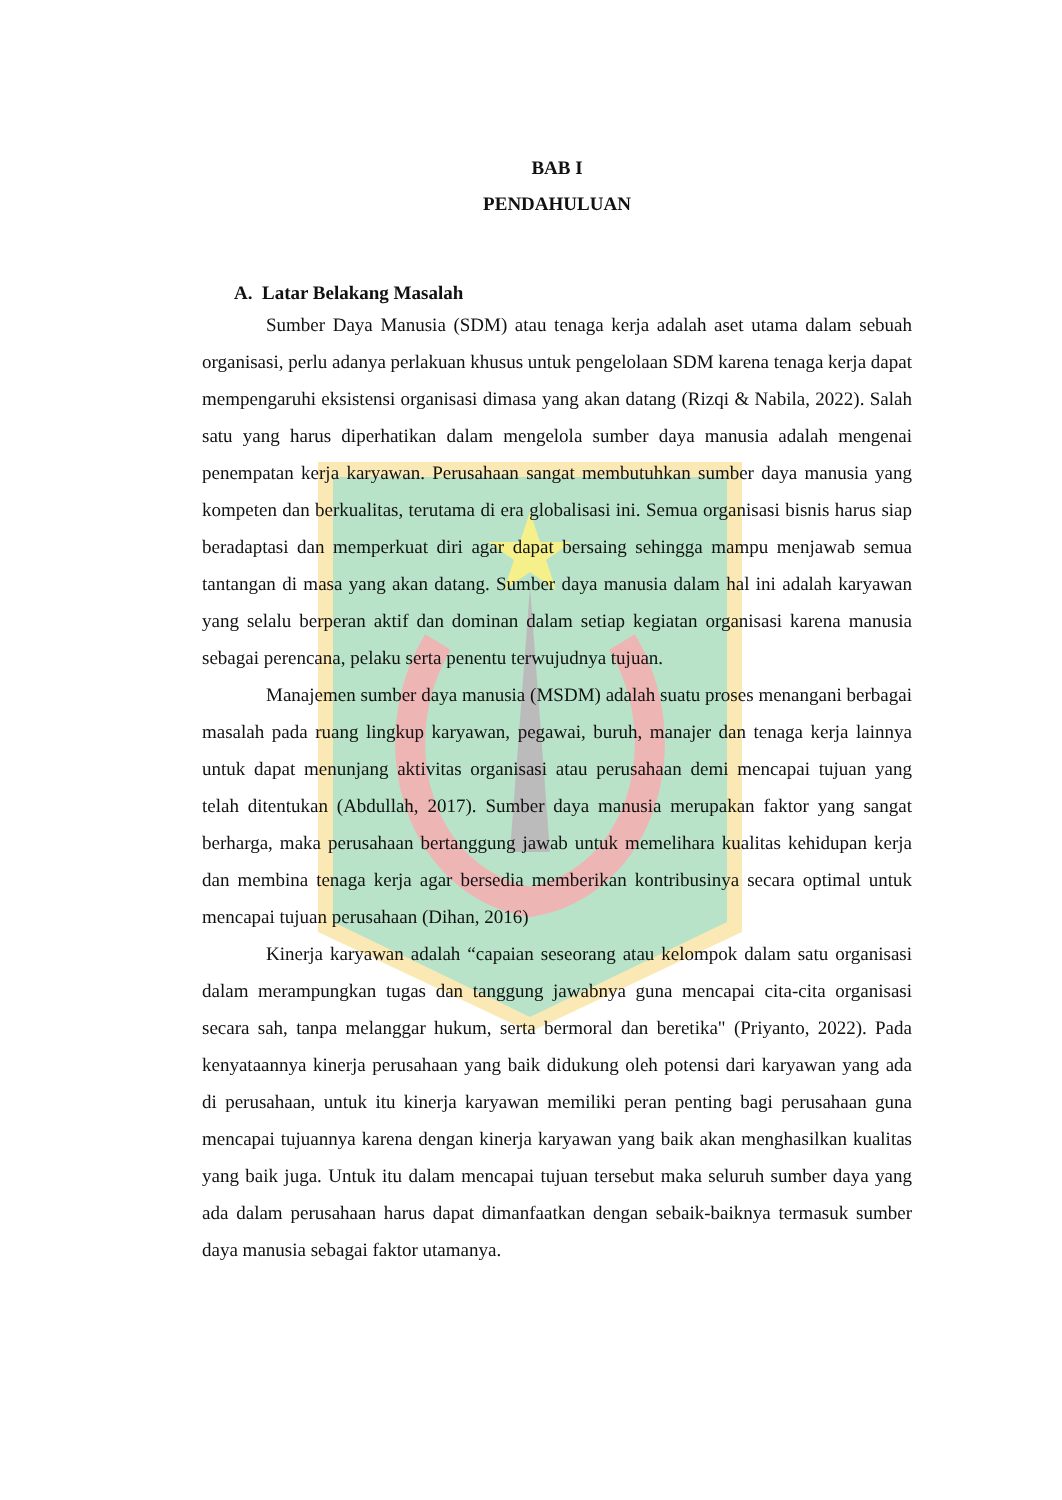BAB I
PENDAHULUAN
A. Latar Belakang Masalah
Sumber Daya Manusia (SDM) atau tenaga kerja adalah aset utama dalam sebuah organisasi, perlu adanya perlakuan khusus untuk pengelolaan SDM karena tenaga kerja dapat mempengaruhi eksistensi organisasi dimasa yang akan datang (Rizqi & Nabila, 2022). Salah satu yang harus diperhatikan dalam mengelola sumber daya manusia adalah mengenai penempatan kerja karyawan. Perusahaan sangat membutuhkan sumber daya manusia yang kompeten dan berkualitas, terutama di era globalisasi ini. Semua organisasi bisnis harus siap beradaptasi dan memperkuat diri agar dapat bersaing sehingga mampu menjawab semua tantangan di masa yang akan datang. Sumber daya manusia dalam hal ini adalah karyawan yang selalu berperan aktif dan dominan dalam setiap kegiatan organisasi karena manusia sebagai perencana, pelaku serta penentu terwujudnya tujuan.
Manajemen sumber daya manusia (MSDM) adalah suatu proses menangani berbagai masalah pada ruang lingkup karyawan, pegawai, buruh, manajer dan tenaga kerja lainnya untuk dapat menunjang aktivitas organisasi atau perusahaan demi mencapai tujuan yang telah ditentukan (Abdullah, 2017). Sumber daya manusia merupakan faktor yang sangat berharga, maka perusahaan bertanggung jawab untuk memelihara kualitas kehidupan kerja dan membina tenaga kerja agar bersedia memberikan kontribusinya secara optimal untuk mencapai tujuan perusahaan (Dihan, 2016)
Kinerja karyawan adalah “capaian seseorang atau kelompok dalam satu organisasi dalam merampungkan tugas dan tanggung jawabnya guna mencapai cita-cita organisasi secara sah, tanpa melanggar hukum, serta bermoral dan beretika" (Priyanto, 2022). Pada kenyataannya kinerja perusahaan yang baik didukung oleh potensi dari karyawan yang ada di perusahaan, untuk itu kinerja karyawan memiliki peran penting bagi perusahaan guna mencapai tujuannya karena dengan kinerja karyawan yang baik akan menghasilkan kualitas yang baik juga. Untuk itu dalam mencapai tujuan tersebut maka seluruh sumber daya yang ada dalam perusahaan harus dapat dimanfaatkan dengan sebaik-baiknya termasuk sumber daya manusia sebagai faktor utamanya.